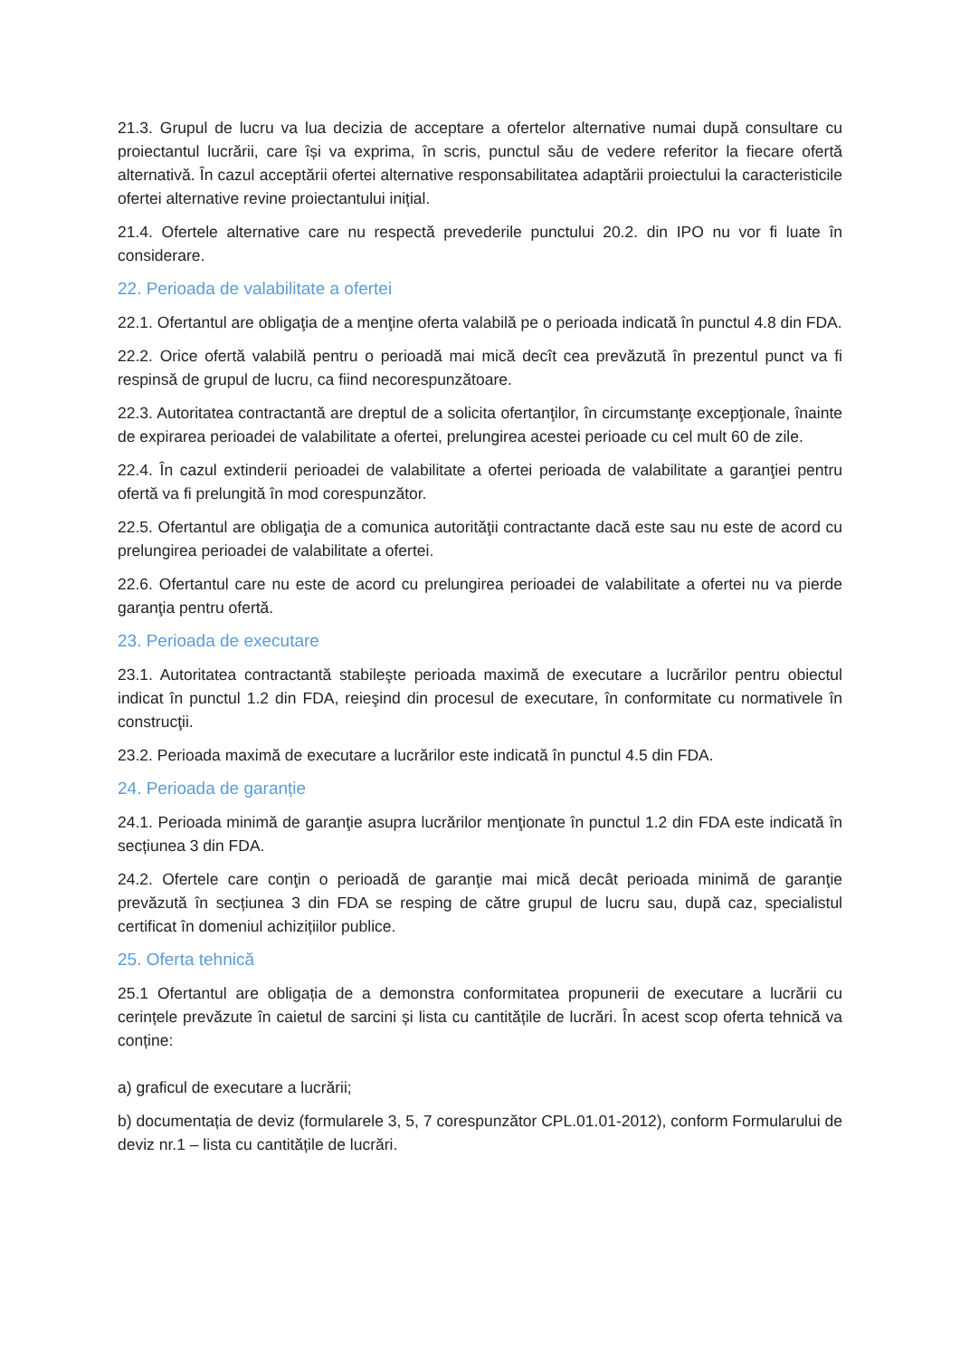21.3. Grupul de lucru va lua decizia de acceptare a ofertelor alternative numai după consultare cu proiectantul lucrării, care își va exprima, în scris, punctul său de vedere referitor la fiecare ofertă alternativă. În cazul acceptării ofertei alternative responsabilitatea adaptării proiectului la caracteristicile ofertei alternative revine proiectantului inițial.
21.4. Ofertele alternative care nu respectă prevederile punctului 20.2. din IPO nu vor fi luate în considerare.
22. Perioada de valabilitate a ofertei
22.1. Ofertantul are obligaţia de a menţine oferta valabilă pe o perioada indicată în punctul 4.8 din FDA.
22.2. Orice ofertă valabilă pentru o perioadă mai mică decît cea prevăzută în prezentul punct va fi respinsă de grupul de lucru, ca fiind necorespunzătoare.
22.3. Autoritatea contractantă are dreptul de a solicita ofertanţilor, în circumstanţe excepţionale, înainte de expirarea perioadei de valabilitate a ofertei, prelungirea acestei perioade cu cel mult 60 de zile.
22.4. În cazul extinderii perioadei de valabilitate a ofertei perioada de valabilitate a garanţiei pentru ofertă va fi prelungită în mod corespunzător.
22.5. Ofertantul are obligaţia de a comunica autorităţii contractante dacă este sau nu este de acord cu prelungirea perioadei de valabilitate a ofertei.
22.6. Ofertantul care nu este de acord cu prelungirea perioadei de valabilitate a ofertei nu va pierde garanţia pentru ofertă.
23. Perioada de executare
23.1. Autoritatea contractantă stabileşte perioada maximă de executare a lucrărilor pentru obiectul indicat în punctul 1.2 din FDA, reieşind din procesul de executare, în conformitate cu normativele în construcţii.
23.2. Perioada maximă de executare a lucrărilor este indicată în punctul 4.5 din FDA.
24. Perioada de garanție
24.1. Perioada minimă de garanţie asupra lucrărilor menţionate în punctul 1.2 din FDA este indicată în secțiunea 3 din FDA.
24.2. Ofertele care conţin o perioadă de garanţie mai mică decât perioada minimă de garanţie prevăzută în secțiunea 3 din FDA se resping de către grupul de lucru sau, după caz, specialistul certificat în domeniul achizițiilor publice.
25. Oferta tehnică
25.1 Ofertantul are obligația de a demonstra conformitatea propunerii de executare a lucrării cu cerințele prevăzute în caietul de sarcini și lista cu cantitățile de lucrări. În acest scop oferta tehnică va conține:
a) graficul de executare a lucrării;
b) documentația de deviz (formularele 3, 5, 7 corespunzător CPL.01.01-2012), conform Formularului de deviz nr.1 – lista cu cantitățile de lucrări.